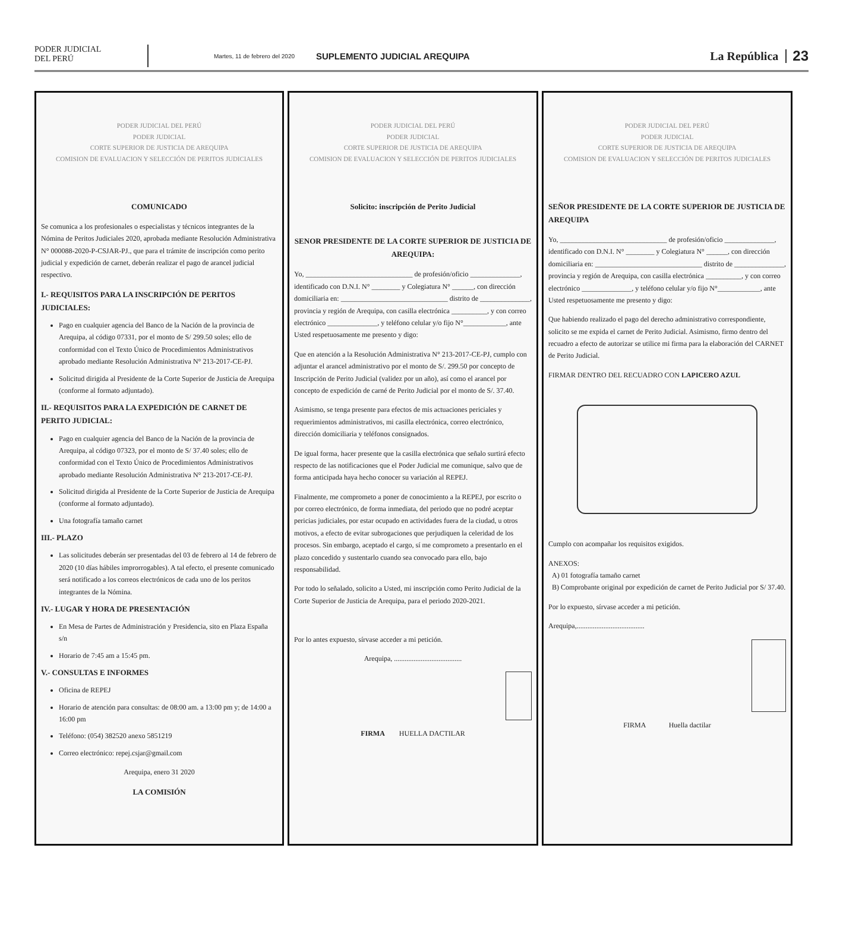PODER JUDICIAL
DEL PERÚ
Martes, 11 de febrero del 2020
SUPLEMENTO JUDICIAL AREQUIPA
La República
23
PODER JUDICIAL DEL PERÚ
PODER JUDICIAL
CORTE SUPERIOR DE JUSTICIA DE AREQUIPA
COMISION DE EVALUACION Y SELECCIÓN DE PERITOS JUDICIALES
COMUNICADO
Se comunica a los profesionales o especialistas y técnicos integrantes de la Nómina de Peritos Judiciales 2020, aprobada mediante Resolución Administrativa N° 000088-2020-P-CSJAR-PJ., que para el trámite de inscripción como perito judicial y expedición de carnet, deberán realizar el pago de arancel judicial respectivo.
I.- REQUISITOS PARA LA INSCRIPCIÓN DE PERITOS JUDICIALES:
Pago en cualquier agencia del Banco de la Nación de la provincia de Arequipa, al código 07331, por el monto de S/ 299.50 soles; ello de conformidad con el Texto Único de Procedimientos Administrativos aprobado mediante Resolución Administrativa N° 213-2017-CE-PJ.
Solicitud dirigida al Presidente de la Corte Superior de Justicia de Arequipa (conforme al formato adjuntado).
II.- REQUISITOS PARA LA EXPEDICIÓN DE CARNET DE PERITO JUDICIAL:
Pago en cualquier agencia del Banco de la Nación de la provincia de Arequipa, al código 07323, por el monto de S/ 37.40 soles; ello de conformidad con el Texto Único de Procedimientos Administrativos aprobado mediante Resolución Administrativa N° 213-2017-CE-PJ.
Solicitud dirigida al Presidente de la Corte Superior de Justicia de Arequipa (conforme al formato adjuntado).
Una fotografía tamaño carnet
III.- PLAZO
Las solicitudes deberán ser presentadas del 03 de febrero al 14 de febrero de 2020 (10 días hábiles improrrogables). A tal efecto, el presente comunicado será notificado a los correos electrónicos de cada uno de los peritos integrantes de la Nómina.
IV.- LUGAR Y HORA DE PRESENTACIÓN
En Mesa de Partes de Administración y Presidencia, sito en Plaza España s/n
Horario de 7:45 am a 15:45 pm.
V.- CONSULTAS E INFORMES
Oficina de REPEJ
Horario de atención para consultas: de 08:00 am. a 13:00 pm y; de 14:00 a 16:00 pm
Teléfono: (054) 382520 anexo 5851219
Correo electrónico: repej.csjar@gmail.com
Arequipa, enero 31 2020
LA COMISIÓN
PODER JUDICIAL DEL PERÚ
PODER JUDICIAL
CORTE SUPERIOR DE JUSTICIA DE AREQUIPA
COMISION DE EVALUACION Y SELECCIÓN DE PERITOS JUDICIALES
Solicito: inscripción de Perito Judicial
SENOR PRESIDENTE DE LA CORTE SUPERIOR DE JUSTICIA DE AREQUIPA:
Yo, ______________________________ de profesión/oficio ______________, identificado con D.N.I. N° ________ y Colegiatura N° ______, con dirección domiciliaria en: ______________________________ distrito de ______________, provincia y región de Arequipa, con casilla electrónica __________, y con correo electrónico ______________, y teléfono celular y/o fijo N°____________, ante Usted respetuosamente me presento y digo:
Que en atención a la Resolución Administrativa N° 213-2017-CE-PJ, cumplo con adjuntar el arancel administrativo por el monto de S/. 299.50 por concepto de Inscripción de Perito Judicial (validez por un año), así como el arancel por concepto de expedición de carné de Perito Judicial por el monto de S/. 37.40.
Asimismo, se tenga presente para efectos de mis actuaciones periciales y requerimientos administrativos, mi casilla electrónica, correo electrónico, dirección domiciliaria y teléfonos consignados.
De igual forma, hacer presente que la casilla electrónica que señalo surtirá efecto respecto de las notificaciones que el Poder Judicial me comunique, salvo que de forma anticipada haya hecho conocer su variación al REPEJ.
Finalmente, me comprometo a poner de conocimiento a la REPEJ, por escrito o por correo electrónico, de forma inmediata, del periodo que no podré aceptar pericias judiciales, por estar ocupado en actividades fuera de la ciudad, u otros motivos, a efecto de evitar subrogaciones que perjudiquen la celeridad de los procesos. Sin embargo, aceptado el cargo, sí me comprometo a presentarlo en el plazo concedido y sustentarlo cuando sea convocado para ello, bajo responsabilidad.
Por todo lo señalado, solicito a Usted, mi inscripción como Perito Judicial de la Corte Superior de Justicia de Arequipa, para el periodo 2020-2021.
Por lo antes expuesto, sírvase acceder a mi petición.
Arequipa, ......................................
FIRMA HUELLA DACTILAR
PODER JUDICIAL DEL PERÚ
PODER JUDICIAL
CORTE SUPERIOR DE JUSTICIA DE AREQUIPA
COMISION DE EVALUACION Y SELECCIÓN DE PERITOS JUDICIALES
SEÑOR PRESIDENTE DE LA CORTE SUPERIOR DE JUSTICIA DE AREQUIPA
Yo, ______________________________ de profesión/oficio ______________, identificado con D.N.I. N° ________ y Colegiatura N° ______, con dirección domiciliaria en: ______________________________ distrito de ______________, provincia y región de Arequipa, con casilla electrónica __________, y con correo electrónico ______________, y teléfono celular y/o fijo N°____________, ante Usted respetuosamente me presento y digo:
Que habiendo realizado el pago del derecho administrativo correspondiente, solicito se me expida el carnet de Perito Judicial. Asimismo, firmo dentro del recuadro a efecto de autorizar se utilice mi firma para la elaboración del CARNET de Perito Judicial.
FIRMAR DENTRO DEL RECUADRO CON LAPICERO AZUL
Cumplo con acompañar los requisitos exigidos.
ANEXOS:
A) 01 fotografía tamaño carnet
B) Comprobante original por expedición de carnet de Perito Judicial por S/ 37.40.
Por lo expuesto, sírvase acceder a mi petición.
Arequipa,......................................
FIRMA Huella dactilar